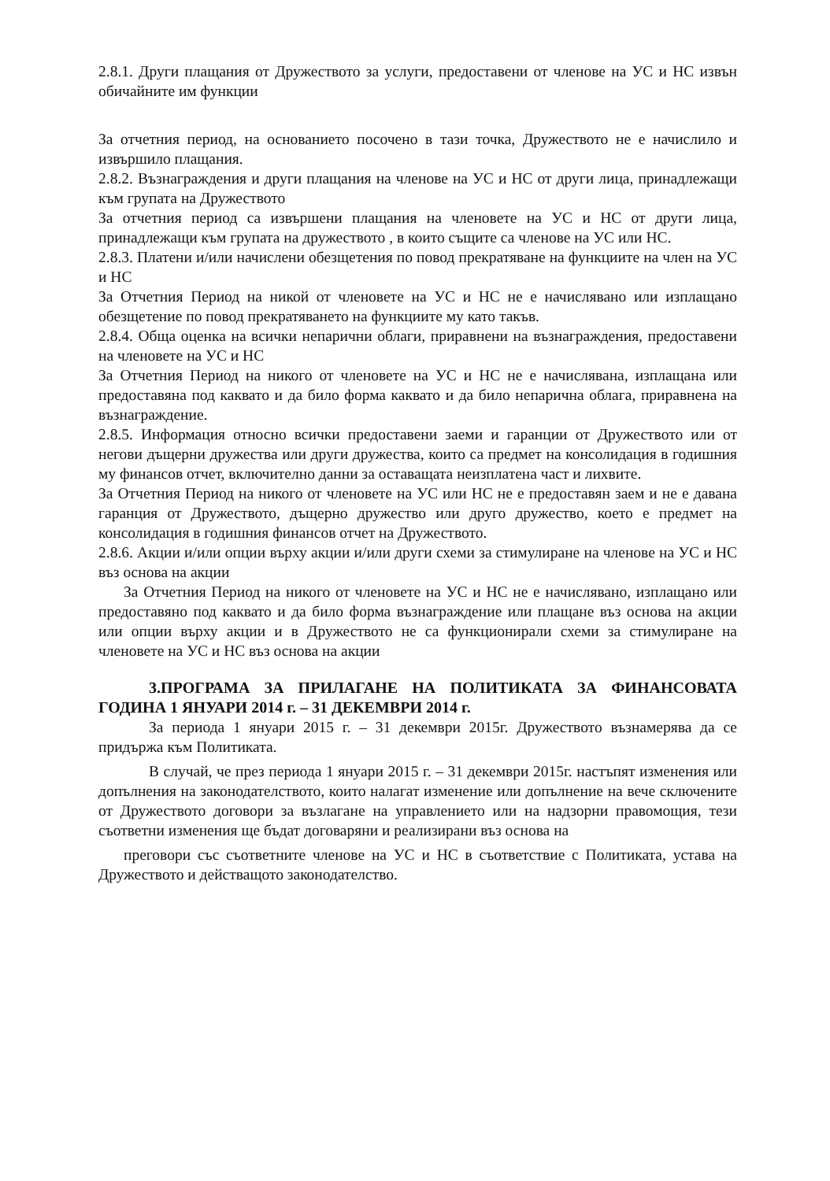2.8.1. Други плащания от Дружеството за услуги, предоставени от членове на УС и НС извън обичайните им функции
За отчетния период, на основанието посочено в тази точка, Дружеството не е начислило и извършило плащания.
2.8.2. Възнаграждения и други плащания на членове на УС и НС от други лица, принадлежащи към групата на Дружеството
За отчетния период са извършени плащания на членовете на УС и НС от други лица, принадлежащи към групата на дружеството , в които същите са членове на УС или НС.
2.8.3. Платени и/или начислени обезщетения по повод прекратяване на функциите на член на УС и НС
За Отчетния Период на никой от членовете на УС и НС не е начислявано или изплащано обезщетение по повод прекратяването на функциите му като такъв.
2.8.4. Обща оценка на всички непарични облаги, приравнени на възнаграждения, предоставени на членовете на УС и НС
За Отчетния Период на никого от членовете на УС и НС не е начислявана, изплащана или предоставяна под каквато и да било форма каквато и да било непарична облага, приравнена на възнаграждение.
2.8.5. Информация относно всички предоставени заеми и гаранции от Дружеството или от негови дъщерни дружества или други дружества, които са предмет на консолидация в годишния му финансов отчет, включително данни за оставащата неизплатена част и лихвите.
За Отчетния Период на никого от членовете на УС или НС не е предоставян заем и не е давана гаранция от Дружеството, дъщерно дружество или друго дружество, което е предмет на консолидация в годишния финансов отчет на Дружеството.
2.8.6. Акции и/или опции върху акции и/или други схеми за стимулиране на членове на УС и НС въз основа на акции
За Отчетния Период на никого от членовете на УС и НС не е начислявано, изплащано или предоставяно под каквато и да било форма възнаграждение или плащане въз основа на акции или опции върху акции и в Дружеството не са функционирали схеми за стимулиране на членовете на УС и НС въз основа на акции
3.ПРОГРАМА ЗА ПРИЛАГАНЕ НА ПОЛИТИКАТА ЗА ФИНАНСОВАТА ГОДИНА 1 ЯНУАРИ 2014 г. – 31 ДЕКЕМВРИ 2014 г.
За периода 1 януари 2015 г. – 31 декември 2015г. Дружеството възнамерява да се придържа към Политиката.
В случай, че през периода 1 януари 2015 г. – 31 декември 2015г. настъпят изменения или допълнения на законодателството, които налагат изменение или допълнение на вече сключените от Дружеството договори за възлагане на управлението или на надзорни правомощия, тези съответни изменения ще бъдат договаряни и реализирани въз основа на
преговори със съответните членове на УС и НС в съответствие с Политиката, устава на Дружеството и действащото законодателство.